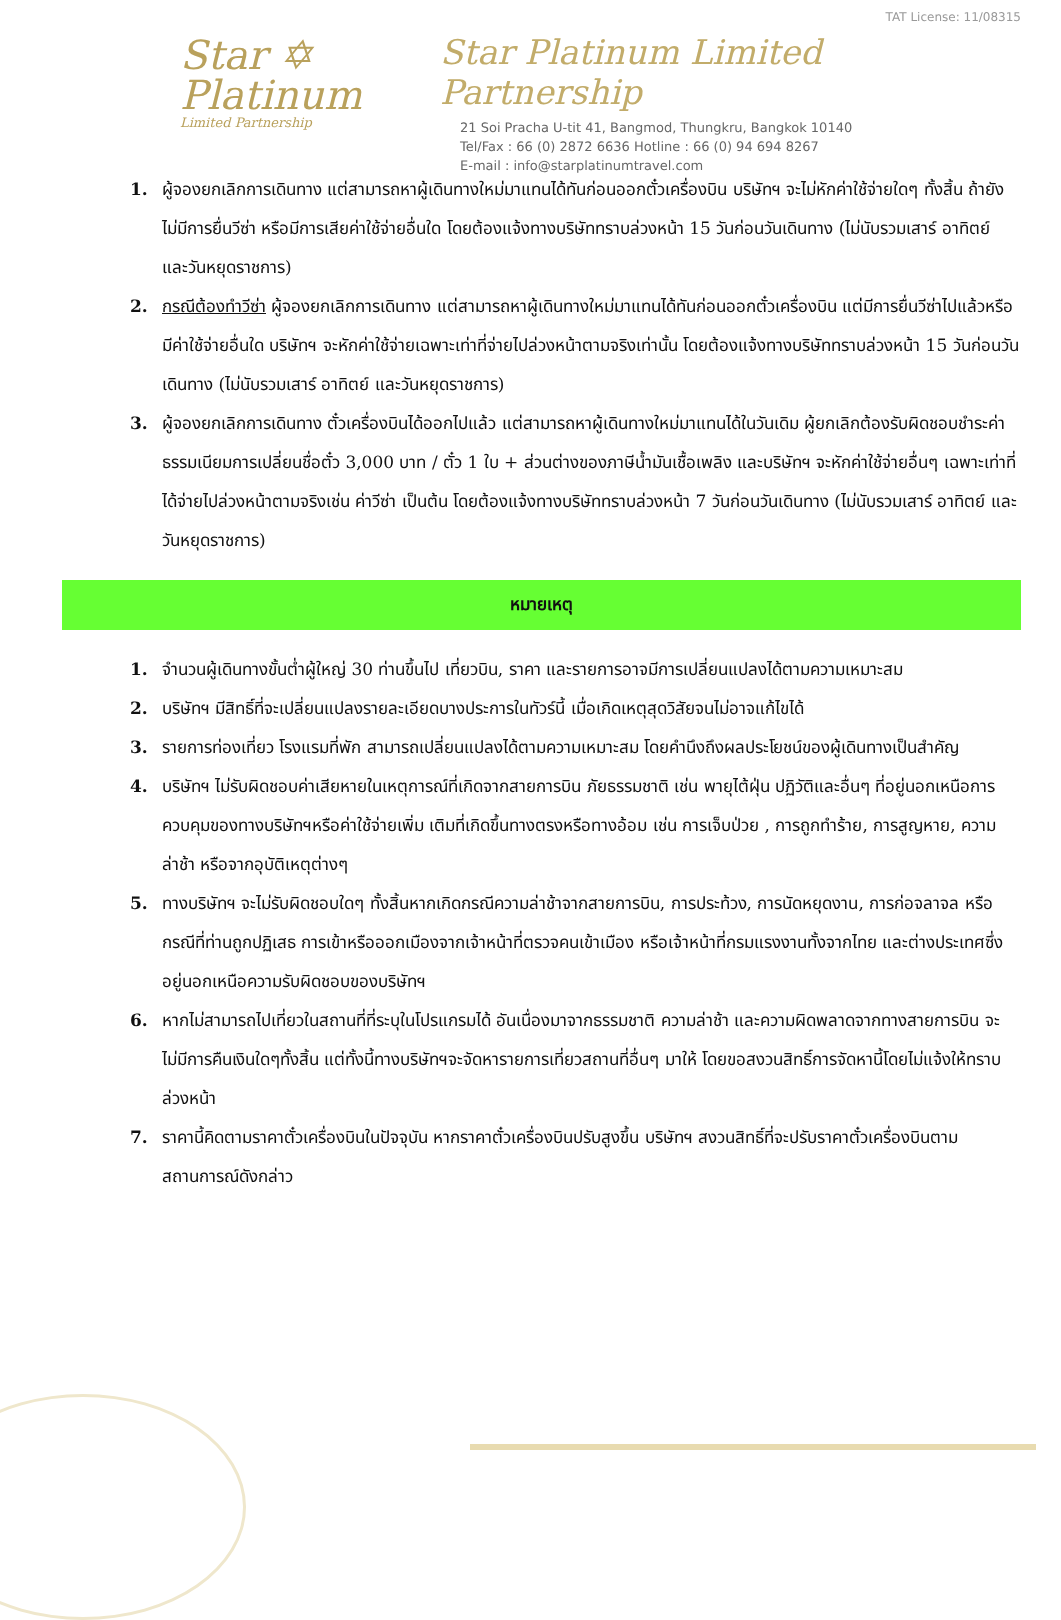Star ✡
Platinum
Limited Partnership
TAT License: 11/08315
Star Platinum Limited Partnership
21 Soi Pracha U-tit 41, Bangmod, Thungkru, Bangkok 10140
Tel/Fax : 66 (0) 2872 6636 Hotline : 66 (0) 94 694 8267
E-mail : info@starplatinumtravel.com
1. ผู้จองยกเลิกการเดินทาง แต่สามารถหาผู้เดินทางใหม่มาแทนได้ทันก่อนออกตั๋วเครื่องบิน บริษัทฯ จะไม่หักค่าใช้จ่ายใดๆ ทั้งสิ้น ถ้ายังไม่มีการยื่นวีซ่า หรือมีการเสียค่าใช้จ่ายอื่นใด โดยต้องแจ้งทางบริษัททราบล่วงหน้า 15 วันก่อนวันเดินทาง (ไม่นับรวมเสาร์ อาทิตย์ และวันหยุดราชการ)
2. กรณีต้องทำวีซ่า ผู้จองยกเลิกการเดินทาง แต่สามารถหาผู้เดินทางใหม่มาแทนได้ทันก่อนออกตั๋วเครื่องบิน แต่มีการยื่นวีซ่าไปแล้วหรือมีค่าใช้จ่ายอื่นใด บริษัทฯ จะหักค่าใช้จ่ายเฉพาะเท่าที่จ่ายไปล่วงหน้าตามจริงเท่านั้น โดยต้องแจ้งทางบริษัททราบล่วงหน้า 15 วันก่อนวันเดินทาง (ไม่นับรวมเสาร์ อาทิตย์ และวันหยุดราชการ)
3. ผู้จองยกเลิกการเดินทาง ตั๋วเครื่องบินได้ออกไปแล้ว แต่สามารถหาผู้เดินทางใหม่มาแทนได้ในวันเดิม ผู้ยกเลิกต้องรับผิดชอบชำระค่าธรรมเนียมการเปลี่ยนชื่อตั๋ว 3,000 บาท / ตั๋ว 1 ใบ + ส่วนต่างของภาษีน้ำมันเชื้อเพลิง และบริษัทฯ จะหักค่าใช้จ่ายอื่นๆ เฉพาะเท่าที่ได้จ่ายไปล่วงหน้าตามจริงเช่น ค่าวีซ่า เป็นต้น โดยต้องแจ้งทางบริษัททราบล่วงหน้า 7 วันก่อนวันเดินทาง (ไม่นับรวมเสาร์ อาทิตย์ และวันหยุดราชการ)
หมายเหตุ
1. จำนวนผู้เดินทางขั้นต่ำผู้ใหญ่ 30 ท่านขึ้นไป เที่ยวบิน, ราคา และรายการอาจมีการเปลี่ยนแปลงได้ตามความเหมาะสม
2. บริษัทฯ มีสิทธิ์ที่จะเปลี่ยนแปลงรายละเอียดบางประการในทัวร์นี้ เมื่อเกิดเหตุสุดวิสัยจนไม่อาจแก้ไขได้
3. รายการท่องเที่ยว โรงแรมที่พัก สามารถเปลี่ยนแปลงได้ตามความเหมาะสม โดยคำนึงถึงผลประโยชน์ของผู้เดินทางเป็นสำคัญ
4. บริษัทฯ ไม่รับผิดชอบค่าเสียหายในเหตุการณ์ที่เกิดจากสายการบิน ภัยธรรมชาติ เช่น พายุไต้ฝุ่น ปฏิวัติและอื่นๆ ที่อยู่นอกเหนือการควบคุมของทางบริษัทฯหรือค่าใช้จ่ายเพิ่ม เติมที่เกิดขึ้นทางตรงหรือทางอ้อม เช่น การเจ็บป่วย , การถูกทำร้าย, การสูญหาย, ความล่าช้า หรือจากอุบัติเหตุต่างๆ
5. ทางบริษัทฯ จะไม่รับผิดชอบใดๆ ทั้งสิ้นหากเกิดกรณีความล่าช้าจากสายการบิน, การประท้วง, การนัดหยุดงาน, การก่อจลาจล หรือกรณีที่ท่านถูกปฏิเสธ การเข้าหรือออกเมืองจากเจ้าหน้าที่ตรวจคนเข้าเมือง หรือเจ้าหน้าที่กรมแรงงานทั้งจากไทย และต่างประเทศซึ่งอยู่นอกเหนือความรับผิดชอบของบริษัทฯ
6. หากไม่สามารถไปเที่ยวในสถานที่ที่ระบุในโปรแกรมได้ อันเนื่องมาจากธรรมชาติ ความล่าช้า และความผิดพลาดจากทางสายการบิน จะไม่มีการคืนเงินใดๆทั้งสิ้น แต่ทั้งนี้ทางบริษัทฯจะจัดหารายการเที่ยวสถานที่อื่นๆ มาให้ โดยขอสงวนสิทธิ์การจัดหานี้โดยไม่แจ้งให้ทราบล่วงหน้า
7. ราคานี้คิดตามราคาตั๋วเครื่องบินในปัจจุบัน หากราคาตั๋วเครื่องบินปรับสูงขึ้น บริษัทฯ สงวนสิทธิ์ที่จะปรับราคาตั๋วเครื่องบินตามสถานการณ์ดังกล่าว